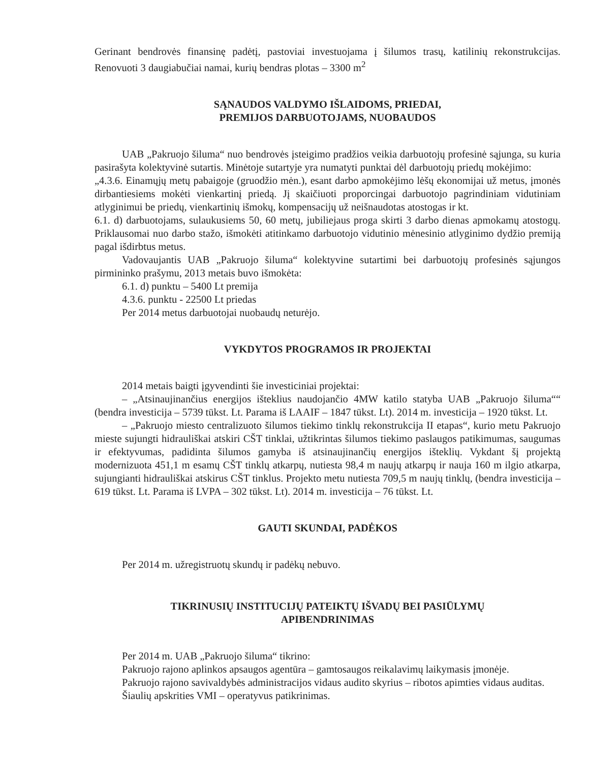Gerinant bendrovės finansinę padėtį, pastoviai investuojama į šilumos trasų, katilinių rekonstrukcijas. Renovuoti 3 daugiabučiai namai, kurių bendras plotas – 3300 m<sup>2</sup>
SĄNAUDOS VALDYMO IŠLAIDOMS, PRIEDAI,
PREMIJOS DARBUOTOJAMS, NUOBAUDOS
UAB „Pakruojo šiluma“ nuo bendrovės įsteigimo pradžios veikia darbuotojų profesinė sąjunga, su kuria pasirašyta kolektyvinė sutartis. Minėtoje sutartyje yra numatyti punktai dėl darbuotojų priedų mokėjimo:
„4.3.6. Einamųjų metų pabaigoje (gruodžio mėn.), esant darbo apmokėjimo lėšų ekonomijai už metus, įmonės dirbantiesiems mokėti vienkartinį priedą. Jį skaičiuoti proporcingai darbuotojo pagrindiniam vidutiniam atlyginimui be priedų, vienkartinių išmokų, kompensacijų už neišnaudotas atostogas ir kt.
6.1. d) darbuotojams, sulaukusiems 50, 60 metų, jubiliejaus proga skirti 3 darbo dienas apmokamų atostogų. Priklausomai nuo darbo stažo, išmokėti atitinkamo darbuotojo vidutinio mėnesinio atlyginimo dydžio premiją pagal išdirbtus metus.
Vadovaujantis UAB „Pakruojo šiluma“ kolektyvine sutartimi bei darbuotojų profesinės sąjungos pirmininko prašymu, 2013 metais buvo išmokėta:
6.1. d) punktu – 5400 Lt premija
4.3.6. punktu - 22500 Lt priedas
Per 2014 metus darbuotojai nuobaudų neturėjo.
VYKDYTOS PROGRAMOS IR PROJEKTAI
2014 metais baigti įgyvendinti šie investiciniai projektai:
– „Atsinaujinančius energijos išteklius naudojančio 4MW katilo statyba UAB „Pakruojo šiluma““ (bendra investicija – 5739 tūkst. Lt. Parama iš LAAIF – 1847 tūkst. Lt). 2014 m. investicija – 1920 tūkst. Lt.
– „Pakruojo miesto centralizuoto šilumos tiekimo tinklų rekonstrukcija II etapas“, kurio metu Pakruojo mieste sujungti hidrauliškai atskiri CŠT tinklai, užtikrintas šilumos tiekimo paslaugos patikimumas, saugumas ir efektyvumas, padidinta šilumos gamyba iš atsinaujinančių energijos išteklių. Vykdant šį projektą modernizuota 451,1 m esamų CŠT tinklų atkarpų, nutiesta 98,4 m naujų atkarpų ir nauja 160 m ilgio atkarpa, sujungianti hidrauliškai atskirus CŠT tinklus. Projekto metu nutiesta 709,5 m naujų tinklų, (bendra investicija – 619 tūkst. Lt. Parama iš LVPA – 302 tūkst. Lt). 2014 m. investicija – 76 tūkst. Lt.
GAUTI SKUNDAI, PADĖKOS
Per 2014 m. užregistruotų skundų ir padėkų nebuvo.
TIKRINUSIŲ INSTITUCIJŲ PATEIKTŲ IŠVADŲ BEI PASIŪLYMŲ
APIBENDRINIMAS
Per 2014 m. UAB „Pakruojo šiluma“ tikrino:
Pakruojo rajono aplinkos apsaugos agentūra – gamtosaugos reikalavimų laikymasis įmonėje.
Pakruojo rajono savivaldybės administracijos vidaus audito skyrius – ribotos apimties vidaus auditas.
Šiaulių apskrities VMI – operatyvus patikrinimas.